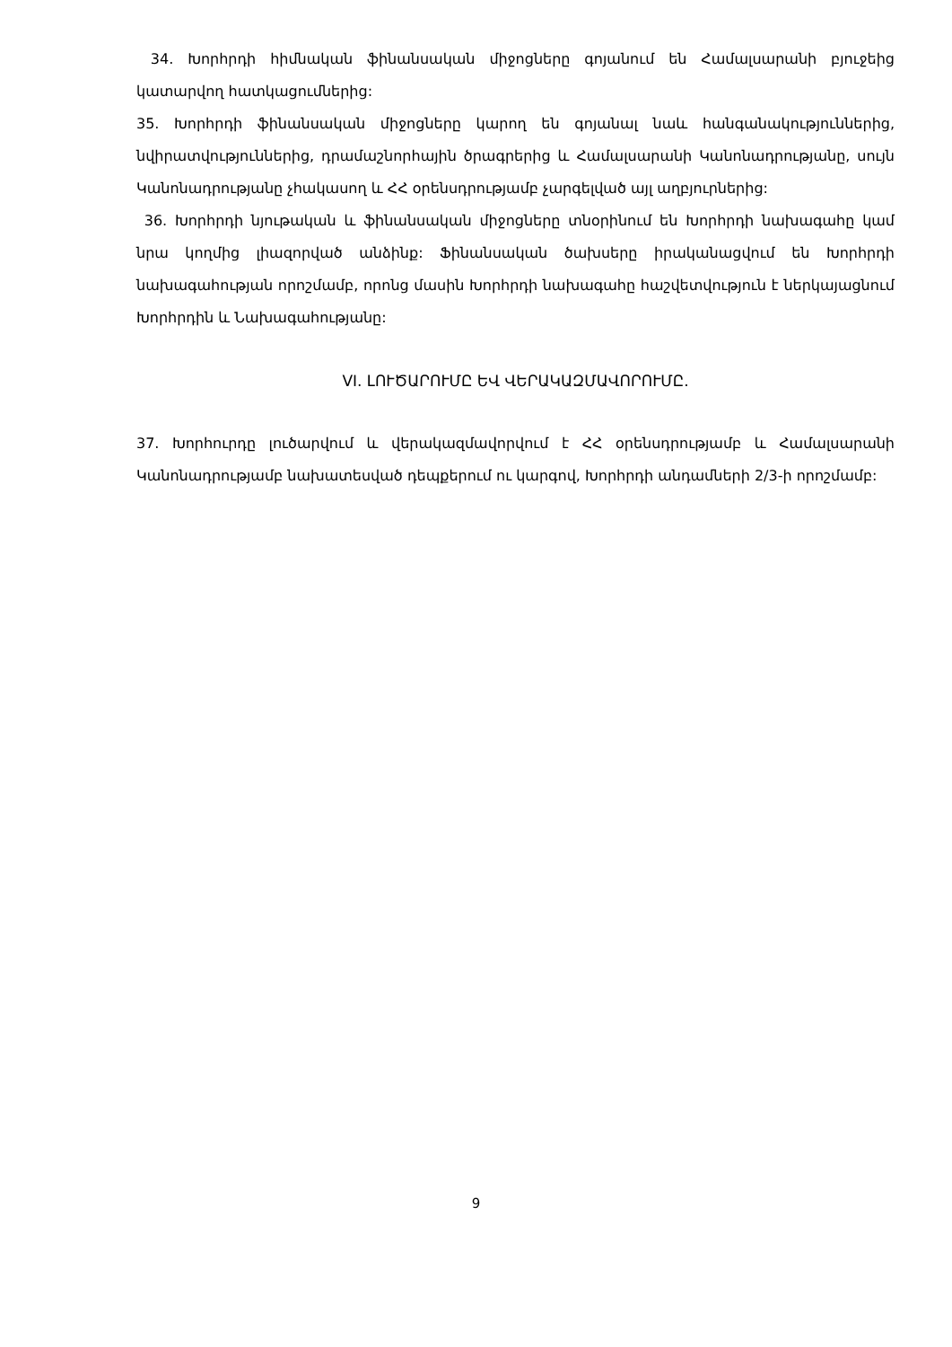34. Խորհրդի հիմնական ֆինանսական միջոցները գոյանում են Համալսարանի բյուջեից կատարվող հատկացումներից:
35. Խորհրդի ֆինանսական միջոցները կարող են գոյանալ նաև հանգանակություններից, նվիրատվություններից, դրամաշնորհային ծրագրերից և Համալսարանի Կանոնադրությանը, սույն Կանոնադրությանը չհակասող և ՀՀ օրենսդրությամբ չարգելված այլ աղբյուրներից:
36. Խորհրդի նյութական և ֆինանսական միջոցները տնօրինում են Խորհրդի նախագահը կամ նրա կողմից լիազորված անձինք: Ֆինանսական ծախսերը իրականացվում են Խորհրդի նախագահության որոշմամբ, որոնց մասին Խորհրդի նախագահը հաշվետվություն է ներկայացնում Խորհրդին և Նախագահությանը:
VI. ԼՈՒԾԱՐՈՒՄԸ ԵՎ ՎԵՐԱԿԱԶՄԱՎՈՐՈՒՄԸ.
37. Խորհուրդը լուծարվում և վերակազմավորվում է ՀՀ օրենսդրությամբ և Համալսարանի Կանոնադրությամբ նախատեսված դեպքերում ու կարգով, Խորհրդի անդամների 2/3-ի որոշմամբ:
9